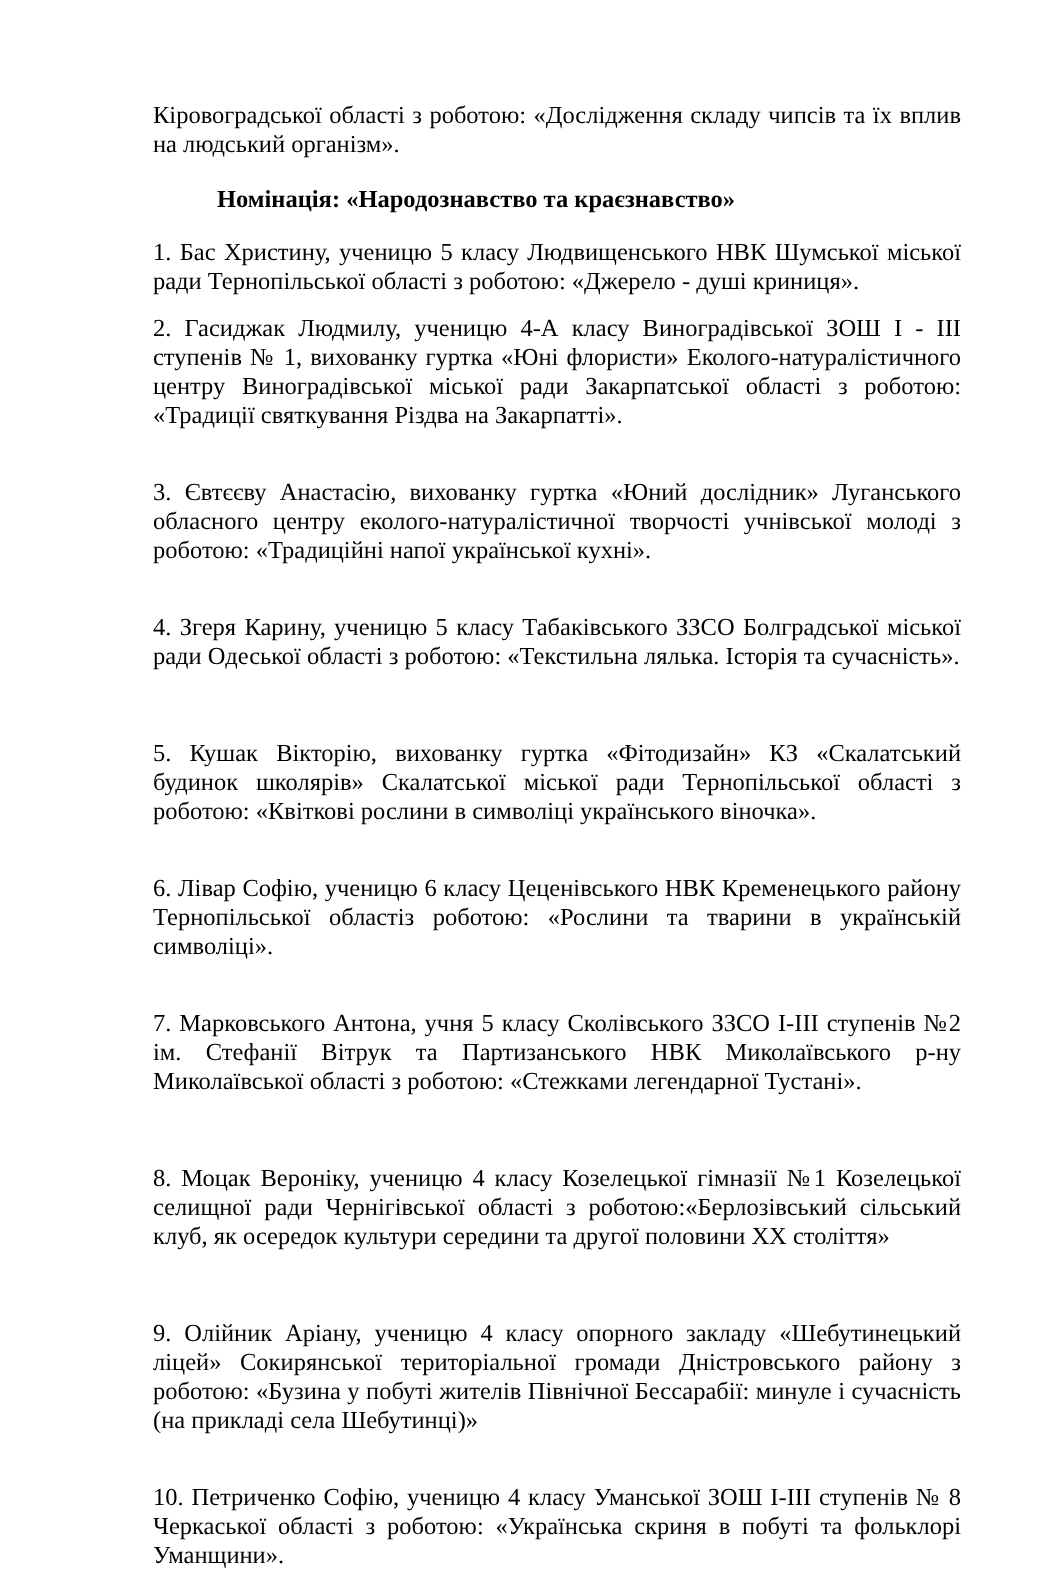Кіровоградської області з роботою: «Дослідження складу чипсів та їх вплив на людський організм».
Номінація: «Народознавство та краєзнавство»
1. Бас Христину, ученицю 5 класу Людвищенського НВК Шумської міської ради Тернопільської області з роботою: «Джерело - душі криниця».
2. Гасиджак Людмилу, ученицю 4-А класу Виноградівської ЗОШ І - ІІІ ступенів № 1, вихованку гуртка «Юні флористи» Еколого-натуралістичного центру Виноградівської міської ради Закарпатської області з роботою: «Традиції святкування Різдва на Закарпатті».
3. Євтєєву Анастасію, вихованку гуртка «Юний дослідник» Луганського обласного центру еколого-натуралістичної творчості учнівської молоді з роботою: «Традиційні напої української кухні».
4. Згеря Карину, ученицю 5 класу Табаківського ЗЗСО Болградської міської ради Одеської області з роботою: «Текстильна лялька. Історія та сучасність».
5. Кушак Вікторію, вихованку гуртка «Фітодизайн» КЗ «Скалатський будинок школярів» Скалатської міської ради Тернопільської області з роботою: «Квіткові рослини в символіці українського віночка».
6. Лівар Софію, ученицю 6 класу Цеценівського НВК Кременецького району Тернопільської областіз роботою: «Рослини та тварини в українській символіці».
7. Марковського Антона, учня 5 класу Сколівського ЗЗСО І-ІІІ ступенів №2 ім. Стефанії Вітрук та Партизанського НВК Миколаївського р-ну Миколаївської області з роботою: «Стежками легендарної Тустані».
8. Моцак Вероніку, ученицю 4 класу Козелецької гімназії №1 Козелецької селищної ради Чернігівської області з роботою:«Берлозівський сільський клуб, як осередок культури середини та другої половини ХХ століття»
9. Олійник Аріану, ученицю 4 класу опорного закладу «Шебутинецький ліцей» Сокирянської територіальної громади Дністровського району з роботою: «Бузина у побуті жителів Північної Бессарабії: минуле і сучасність (на прикладі села Шебутинці)»
10. Петриченко Софію, ученицю 4 класу Уманської ЗОШ І-ІІІ ступенів № 8 Черкаської області з роботою: «Українська скриня в побуті та фольклорі Уманщини».